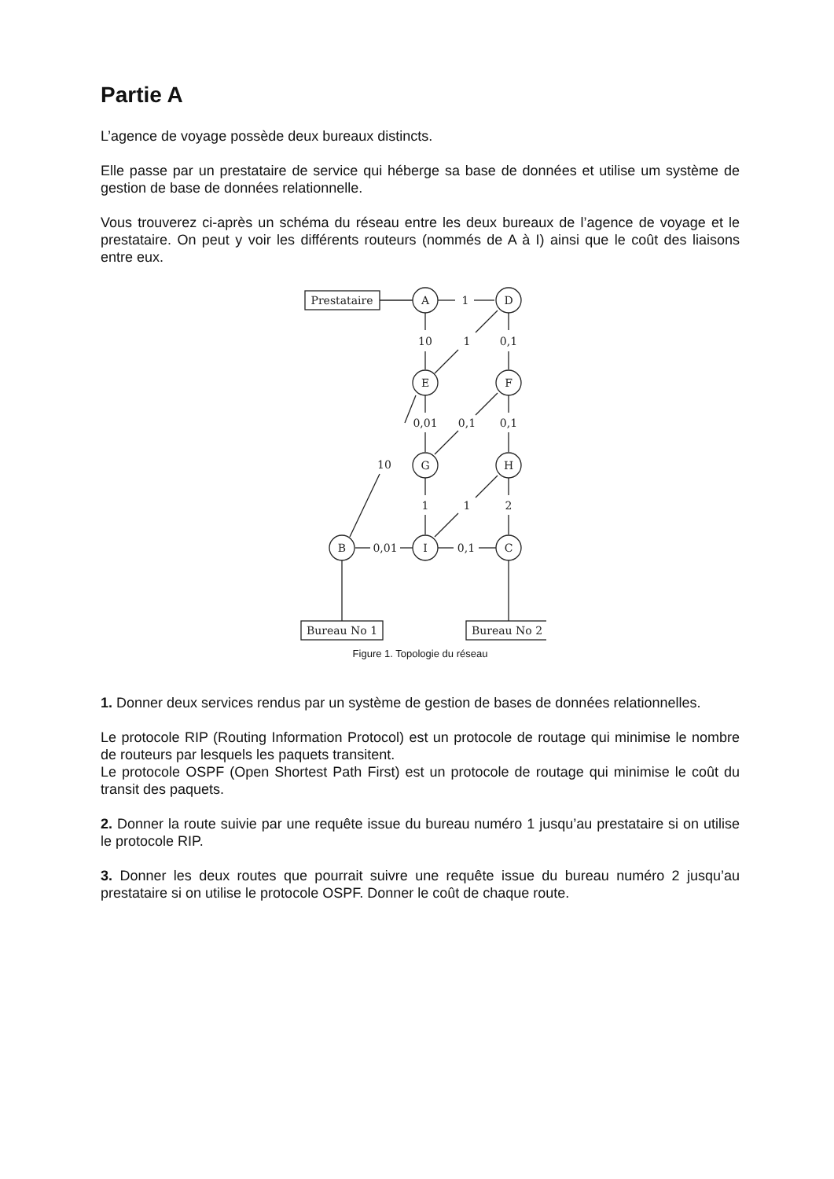Partie A
L’agence de voyage possède deux bureaux distincts.
Elle passe par un prestataire de service qui héberge sa base de données et utilise um système de gestion de base de données relationnelle.
Vous trouverez ci-après un schéma du réseau entre les deux bureaux de l’agence de voyage et le prestataire. On peut y voir les différents routeurs (nommés de A à I) ainsi que le coût des liaisons entre eux.
Prestataire
Bureau No 1
Bureau No 2
A
D
E
F
G
H
B
I
C
1
10
1
0,1
0,01
0,1
0,1
10
1
1
2
0,01
0,1
Figure 1. Topologie du réseau
1. Donner deux services rendus par un système de gestion de bases de données relationnelles.
Le protocole RIP (Routing Information Protocol) est un protocole de routage qui minimise le nombre de routeurs par lesquels les paquets transitent.
Le protocole OSPF (Open Shortest Path First) est un protocole de routage qui minimise le coût du transit des paquets.
2. Donner la route suivie par une requête issue du bureau numéro 1 jusqu’au prestataire si on utilise le protocole RIP.
3. Donner les deux routes que pourrait suivre une requête issue du bureau numéro 2 jusqu’au prestataire si on utilise le protocole OSPF. Donner le coût de chaque route.